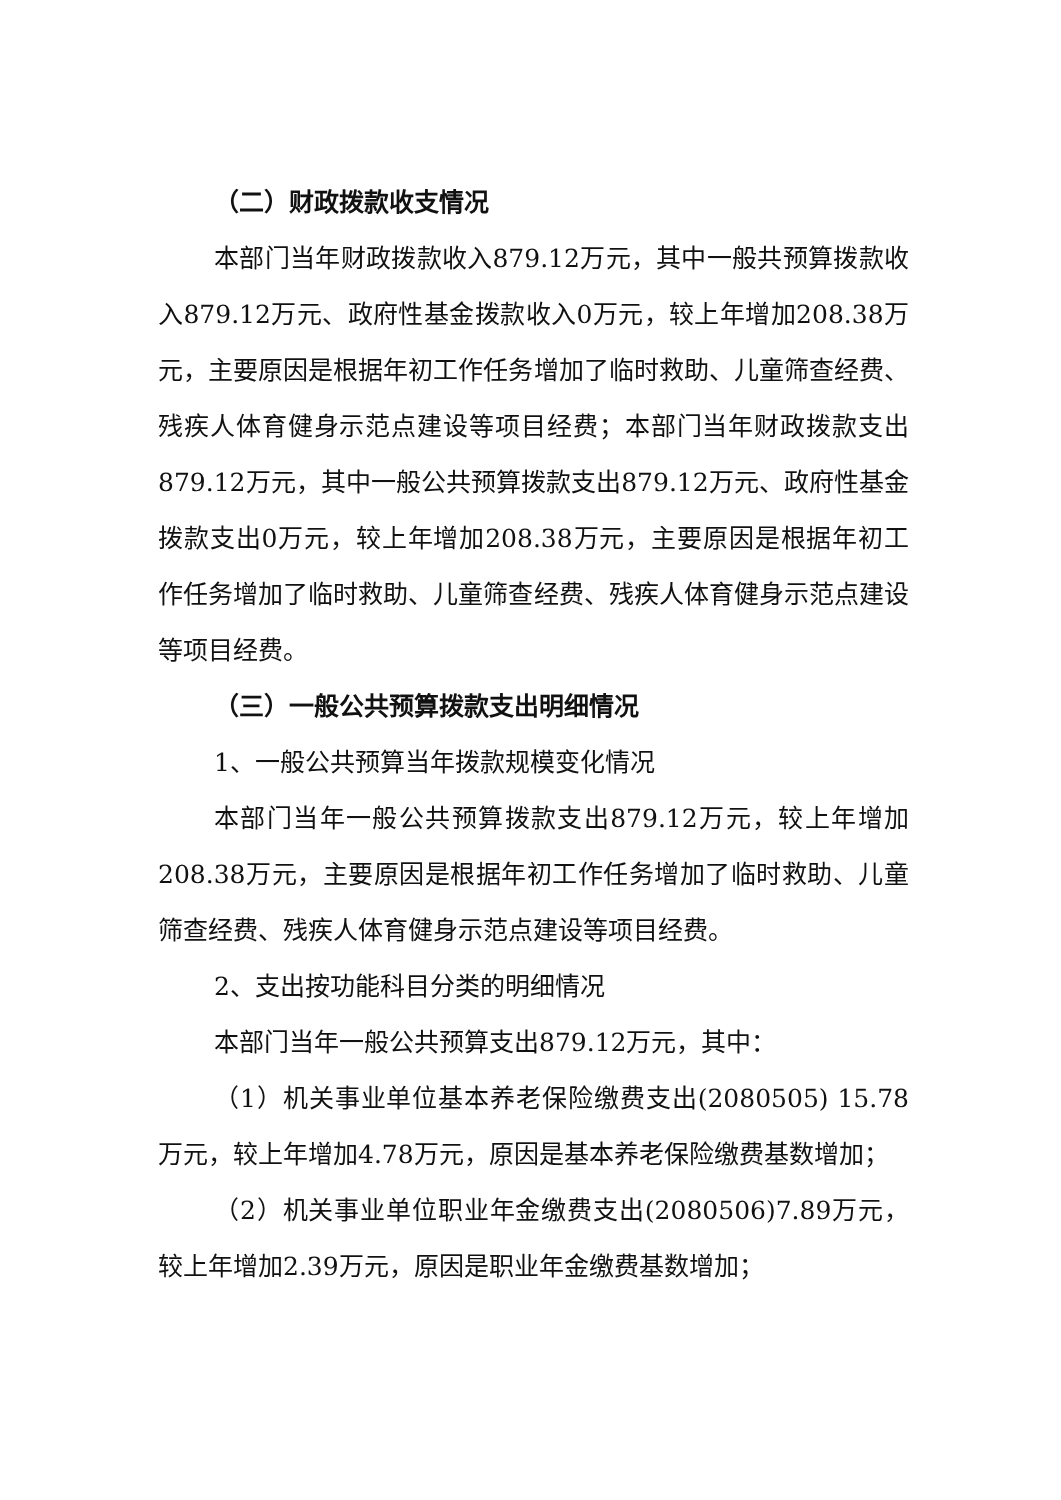（二）财政拨款收支情况
本部门当年财政拨款收入879.12万元，其中一般共预算拨款收入879.12万元、政府性基金拨款收入0万元，较上年增加208.38万元，主要原因是根据年初工作任务增加了临时救助、儿童筛查经费、残疾人体育健身示范点建设等项目经费；本部门当年财政拨款支出879.12万元，其中一般公共预算拨款支出879.12万元、政府性基金拨款支出0万元，较上年增加208.38万元，主要原因是根据年初工作任务增加了临时救助、儿童筛查经费、残疾人体育健身示范点建设等项目经费。
（三）一般公共预算拨款支出明细情况
1、一般公共预算当年拨款规模变化情况
本部门当年一般公共预算拨款支出879.12万元，较上年增加208.38万元，主要原因是根据年初工作任务增加了临时救助、儿童筛查经费、残疾人体育健身示范点建设等项目经费。
2、支出按功能科目分类的明细情况
本部门当年一般公共预算支出879.12万元，其中：
（1）机关事业单位基本养老保险缴费支出(2080505) 15.78万元，较上年增加4.78万元，原因是基本养老保险缴费基数增加；
（2）机关事业单位职业年金缴费支出(2080506)7.89万元，较上年增加2.39万元，原因是职业年金缴费基数增加；